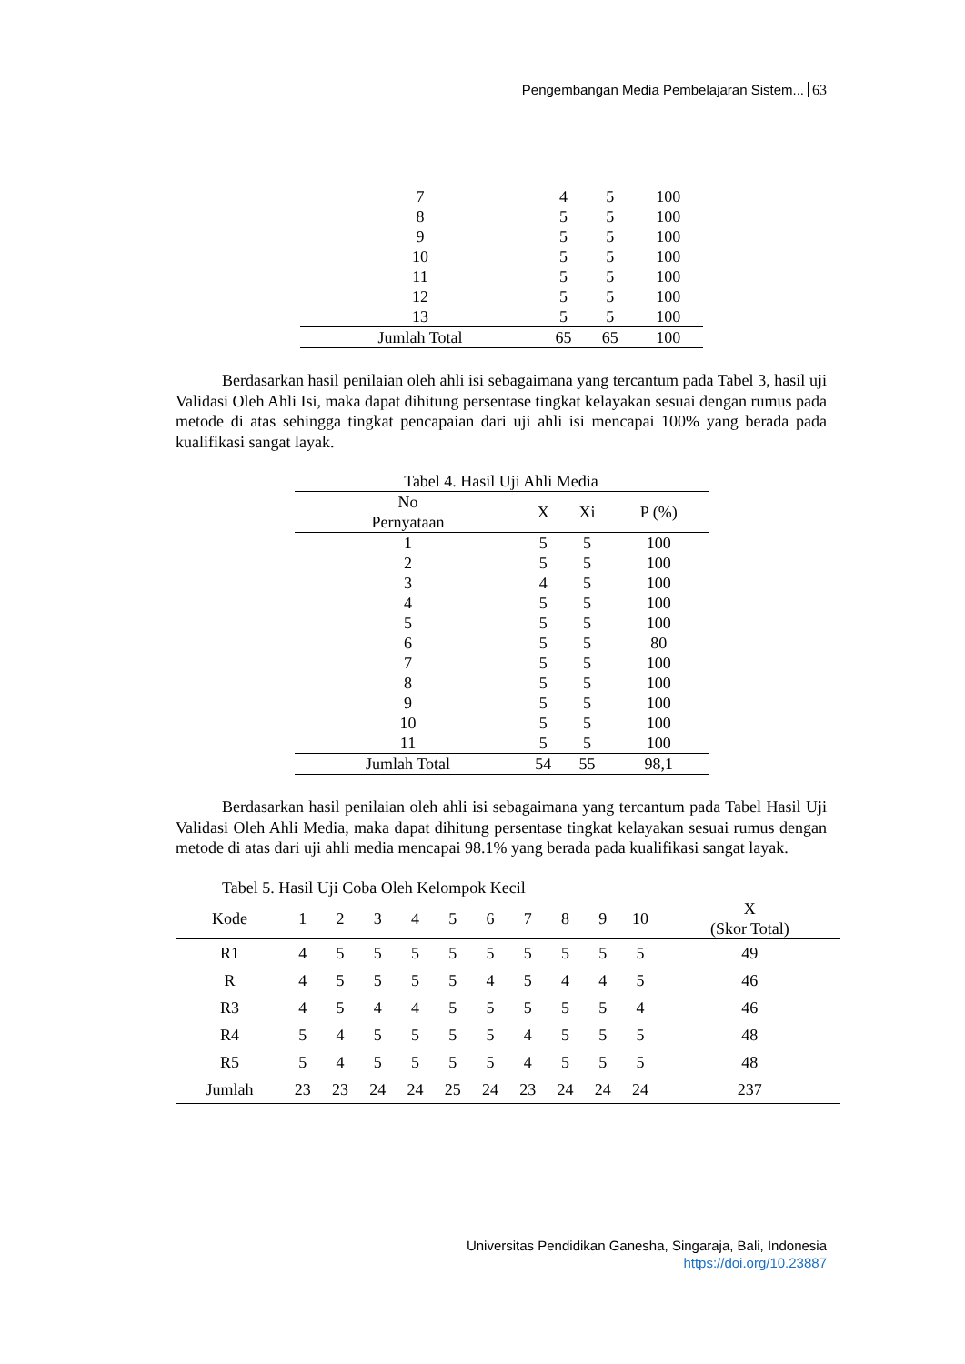Pengembangan Media Pembelajaran Sistem... 63
| 7 | 4 | 5 | 100 |
| 8 | 5 | 5 | 100 |
| 9 | 5 | 5 | 100 |
| 10 | 5 | 5 | 100 |
| 11 | 5 | 5 | 100 |
| 12 | 5 | 5 | 100 |
| 13 | 5 | 5 | 100 |
| Jumlah Total | 65 | 65 | 100 |
Berdasarkan hasil penilaian oleh ahli isi sebagaimana yang tercantum pada Tabel 3, hasil uji Validasi Oleh Ahli Isi, maka dapat dihitung persentase tingkat kelayakan sesuai dengan rumus pada metode di atas sehingga tingkat pencapaian dari uji ahli isi mencapai 100% yang berada pada kualifikasi sangat layak.
Tabel 4. Hasil Uji Ahli Media
| No Pernyataan | X | Xi | P (%) |
| --- | --- | --- | --- |
| 1 | 5 | 5 | 100 |
| 2 | 5 | 5 | 100 |
| 3 | 4 | 5 | 100 |
| 4 | 5 | 5 | 100 |
| 5 | 5 | 5 | 100 |
| 6 | 5 | 5 | 80 |
| 7 | 5 | 5 | 100 |
| 8 | 5 | 5 | 100 |
| 9 | 5 | 5 | 100 |
| 10 | 5 | 5 | 100 |
| 11 | 5 | 5 | 100 |
| Jumlah Total | 54 | 55 | 98,1 |
Berdasarkan hasil penilaian oleh ahli isi sebagaimana yang tercantum pada Tabel Hasil Uji Validasi Oleh Ahli Media, maka dapat dihitung persentase tingkat kelayakan sesuai rumus dengan metode di atas dari uji ahli media mencapai 98.1% yang berada pada kualifikasi sangat layak.
Tabel 5. Hasil Uji Coba Oleh Kelompok Kecil
| Kode | 1 | 2 | 3 | 4 | 5 | 6 | 7 | 8 | 9 | 10 | X (Skor Total) |
| --- | --- | --- | --- | --- | --- | --- | --- | --- | --- | --- | --- |
| R1 | 4 | 5 | 5 | 5 | 5 | 5 | 5 | 5 | 5 | 5 | 49 |
| R | 4 | 5 | 5 | 5 | 5 | 4 | 5 | 4 | 4 | 5 | 46 |
| R3 | 4 | 5 | 4 | 4 | 5 | 5 | 5 | 5 | 5 | 4 | 46 |
| R4 | 5 | 4 | 5 | 5 | 5 | 5 | 4 | 5 | 5 | 5 | 48 |
| R5 | 5 | 4 | 5 | 5 | 5 | 5 | 4 | 5 | 5 | 5 | 48 |
| Jumlah | 23 | 23 | 24 | 24 | 25 | 24 | 23 | 24 | 24 | 24 | 237 |
Universitas Pendidikan Ganesha, Singaraja, Bali, Indonesia
https://doi.org/10.23887